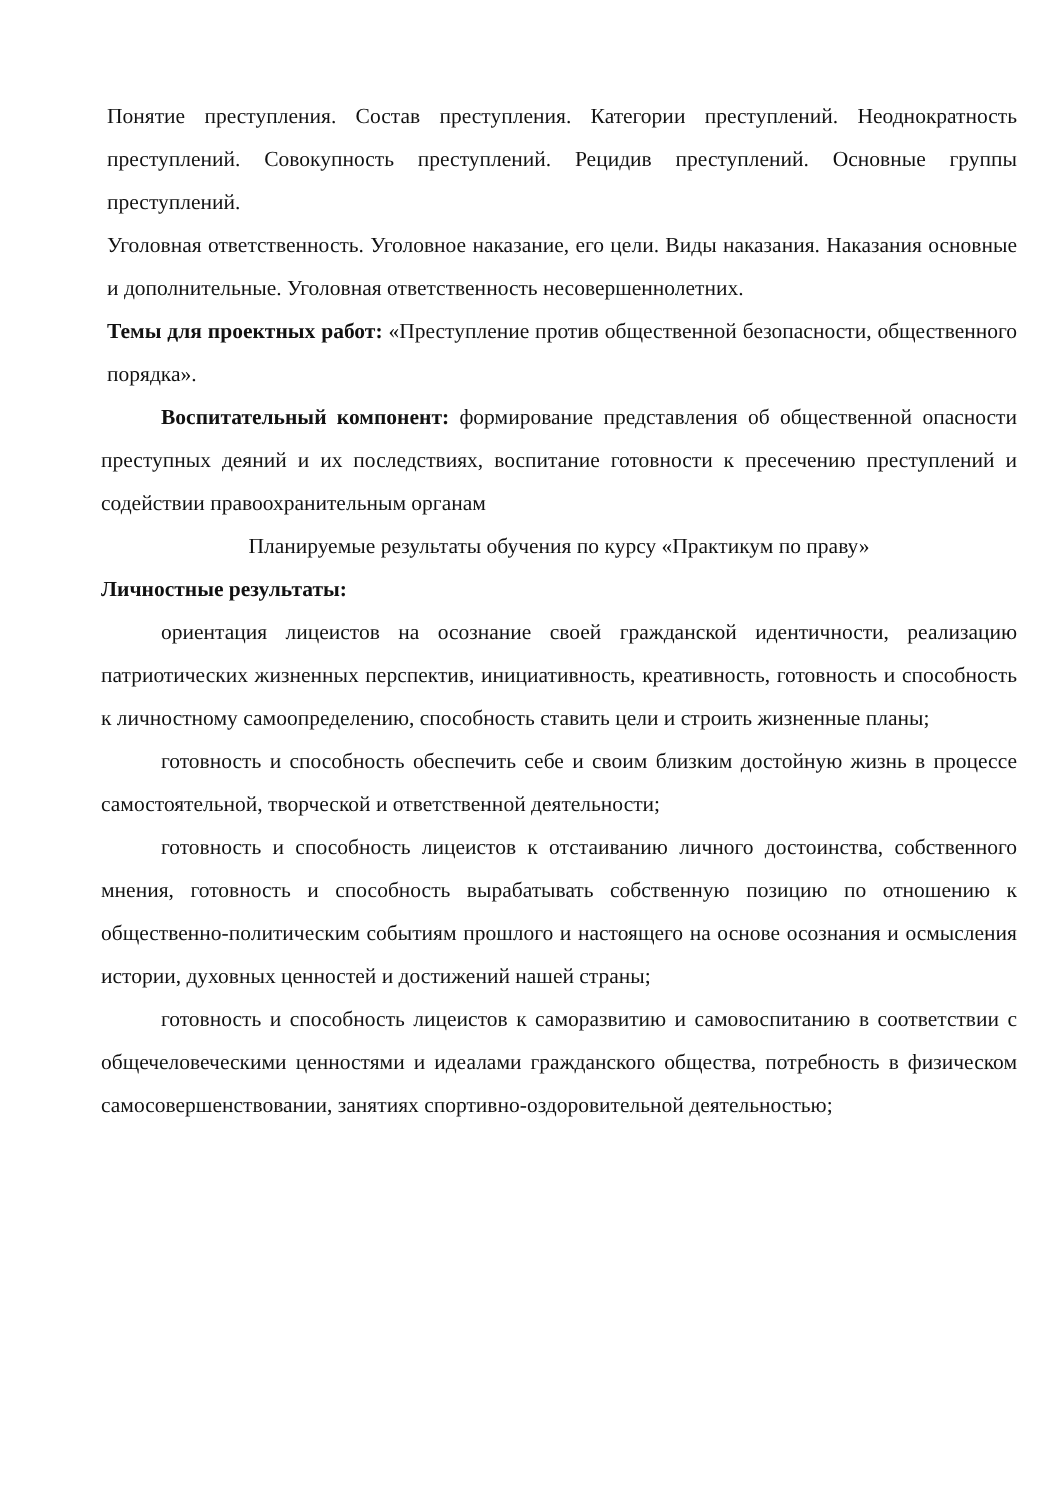Понятие преступления. Состав преступления. Категории преступлений. Неоднократность преступлений. Совокупность преступлений. Рецидив преступлений. Основные группы преступлений.
Уголовная ответственность. Уголовное наказание, его цели. Виды наказания. Наказания основные и дополнительные. Уголовная ответственность несовершеннолетних.
Темы для проектных работ: «Преступление против общественной безопасности, общественного порядка».
Воспитательный компонент: формирование представления об общественной опасности преступных деяний и их последствиях, воспитание готовности к пресечению преступлений и содействии правоохранительным органам
Планируемые результаты обучения по курсу «Практикум по праву»
Личностные результаты:
ориентация лицеистов на осознание своей гражданской идентичности, реализацию патриотических жизненных перспектив, инициативность, креативность, готовность и способность к личностному самоопределению, способность ставить цели и строить жизненные планы;
готовность и способность обеспечить себе и своим близким достойную жизнь в процессе самостоятельной, творческой и ответственной деятельности;
готовность и способность лицеистов к отстаиванию личного достоинства, собственного мнения, готовность и способность вырабатывать собственную позицию по отношению к общественно-политическим событиям прошлого и настоящего на основе осознания и осмысления истории, духовных ценностей и достижений нашей страны;
готовность и способность лицеистов к саморазвитию и самовоспитанию в соответствии с общечеловеческими ценностями и идеалами гражданского общества, потребность в физическом самосовершенствовании, занятиях спортивно-оздоровительной деятельностью;